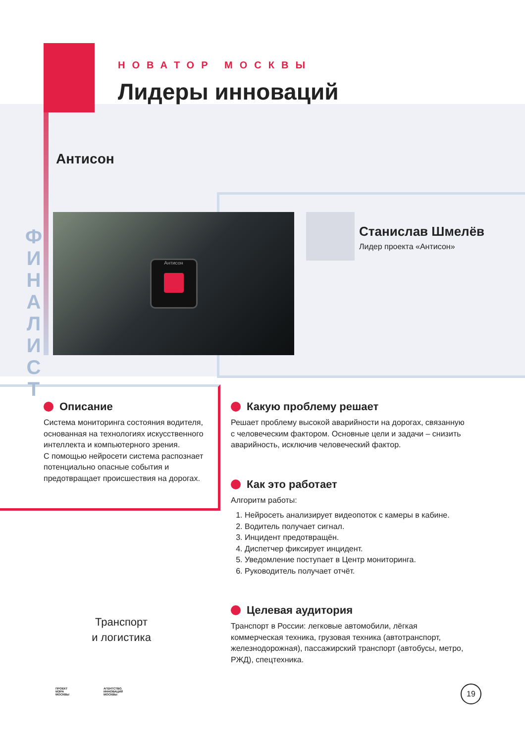НОВАТОР МОСКВЫ
Лидеры инноваций
Антисон
Ф И Н А Л И С Т
Антисон
Станислав Шмелёв
Лидер проекта «Антисон»
Описание
Система мониторинга состояния водителя, основанная на технологиях искусственного интеллекта и компьютерного зрения.
С помощью нейросети система распознает потенциально опасные события и предотвращает происшествия на дорогах.
Какую проблему решает
Решает проблему высокой аварийности на дорогах, связанную с человеческим фактором. Основные цели и задачи – снизить аварийность, исключив человеческий фактор.
Как это работает
Алгоритм работы:
1. Нейросеть анализирует видеопоток с камеры в кабине.
2. Водитель получает сигнал.
3. Инцидент предотвращён.
4. Диспетчер фиксирует инцидент.
5. Уведомление поступает в Центр мониторинга.
6. Руководитель получает отчёт.
Целевая аудитория
Транспорт в России: легковые автомобили, лёгкая коммерческая техника, грузовая техника (автотранспорт, железнодорожная), пассажирский транспорт (автобусы, метро, РЖД), спецтехника.
Транспорт
и логистика
ПРОЕКТ
МЭРА
МОСКВЫ
АГЕНТСТВО
ИННОВАЦИЙ
МОСКВЫ
19